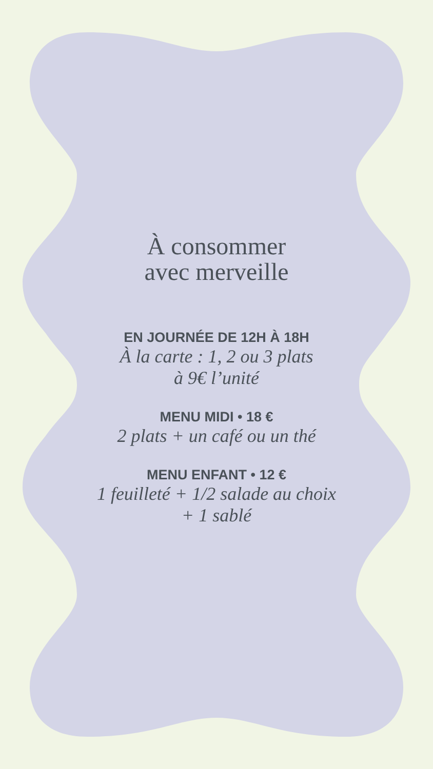À consommer
avec merveille
EN JOURNÉE DE 12H À 18H
À la carte : 1, 2 ou 3 plats
à 9€ l’unité
MENU MIDI • 18 €
2 plats + un café ou un thé
MENU ENFANT • 12 €
1 feuilleté + 1/2 salade au choix
+ 1 sablé